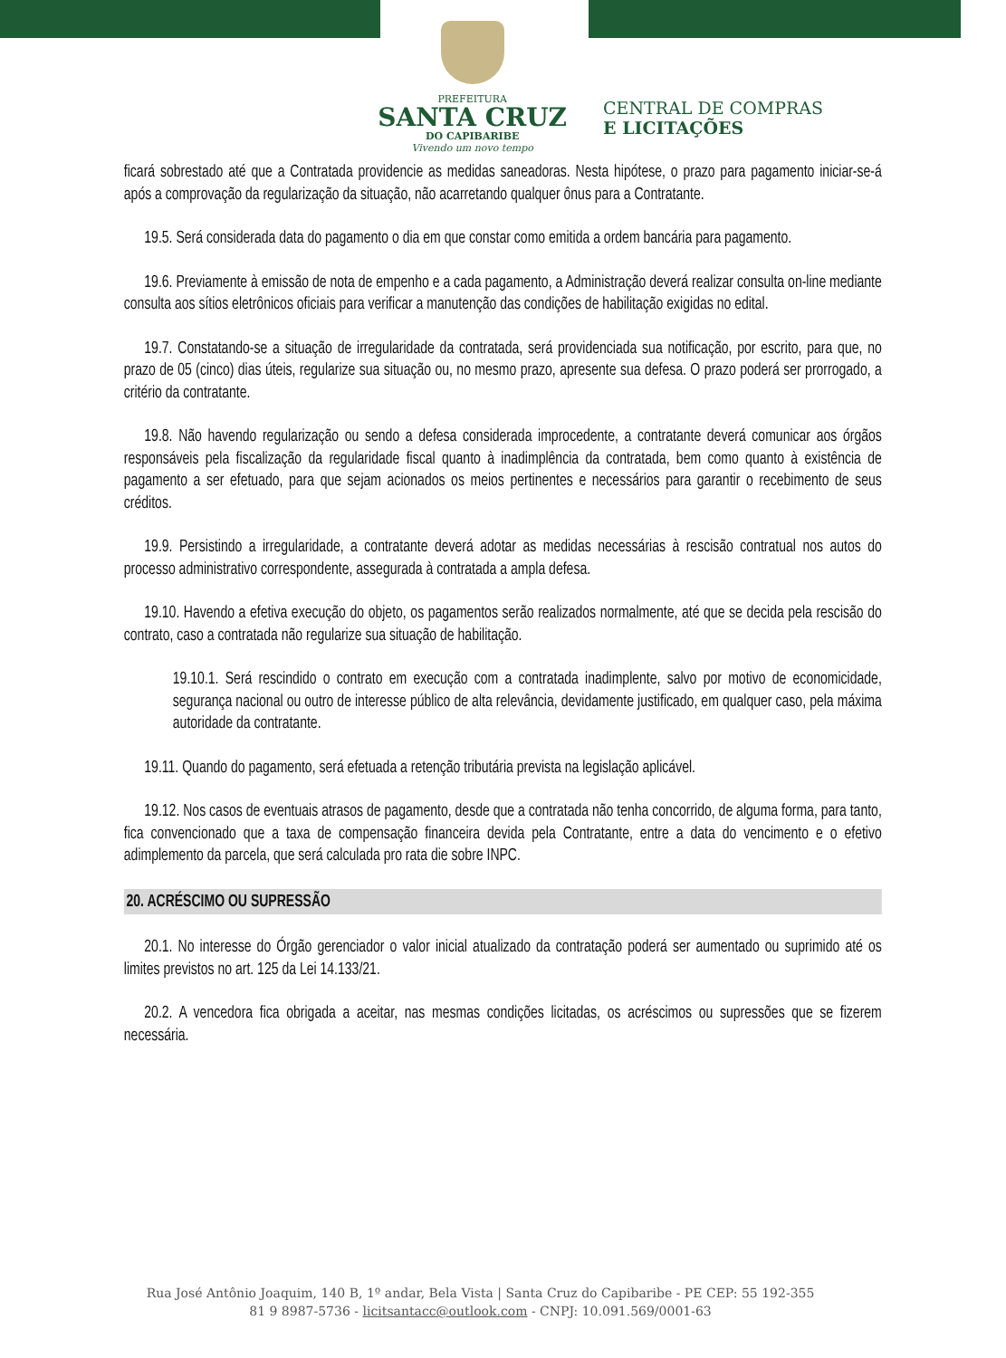PREFEITURA
SANTA CRUZ
DO CAPIBARIBE
Vivendo um novo tempo
CENTRAL DE COMPRAS
E LICITAÇÕES
ficará sobrestado até que a Contratada providencie as medidas saneadoras. Nesta hipótese, o prazo para pagamento iniciar-se-á após a comprovação da regularização da situação, não acarretando qualquer ônus para a Contratante.
19.5. Será considerada data do pagamento o dia em que constar como emitida a ordem bancária para pagamento.
19.6. Previamente à emissão de nota de empenho e a cada pagamento, a Administração deverá realizar consulta on-line mediante consulta aos sítios eletrônicos oficiais para verificar a manutenção das condições de habilitação exigidas no edital.
19.7. Constatando-se a situação de irregularidade da contratada, será providenciada sua notificação, por escrito, para que, no prazo de 05 (cinco) dias úteis, regularize sua situação ou, no mesmo prazo, apresente sua defesa. O prazo poderá ser prorrogado, a critério da contratante.
19.8. Não havendo regularização ou sendo a defesa considerada improcedente, a contratante deverá comunicar aos órgãos responsáveis pela fiscalização da regularidade fiscal quanto à inadimplência da contratada, bem como quanto à existência de pagamento a ser efetuado, para que sejam acionados os meios pertinentes e necessários para garantir o recebimento de seus créditos.
19.9. Persistindo a irregularidade, a contratante deverá adotar as medidas necessárias à rescisão contratual nos autos do processo administrativo correspondente, assegurada à contratada a ampla defesa.
19.10. Havendo a efetiva execução do objeto, os pagamentos serão realizados normalmente, até que se decida pela rescisão do contrato, caso a contratada não regularize sua situação de habilitação.
19.10.1. Será rescindido o contrato em execução com a contratada inadimplente, salvo por motivo de economicidade, segurança nacional ou outro de interesse público de alta relevância, devidamente justificado, em qualquer caso, pela máxima autoridade da contratante.
19.11. Quando do pagamento, será efetuada a retenção tributária prevista na legislação aplicável.
19.12. Nos casos de eventuais atrasos de pagamento, desde que a contratada não tenha concorrido, de alguma forma, para tanto, fica convencionado que a taxa de compensação financeira devida pela Contratante, entre a data do vencimento e o efetivo adimplemento da parcela, que será calculada pro rata die sobre INPC.
20. ACRÉSCIMO OU SUPRESSÃO
20.1. No interesse do Órgão gerenciador o valor inicial atualizado da contratação poderá ser aumentado ou suprimido até os limites previstos no art. 125 da Lei 14.133/21.
20.2. A vencedora fica obrigada a aceitar, nas mesmas condições licitadas, os acréscimos ou supressões que se fizerem necessária.
Rua José Antônio Joaquim, 140 B, 1º andar, Bela Vista | Santa Cruz do Capibaribe - PE CEP: 55 192-355
81 9 8987-5736 - licitsantacc@outlook.com - CNPJ: 10.091.569/0001-63